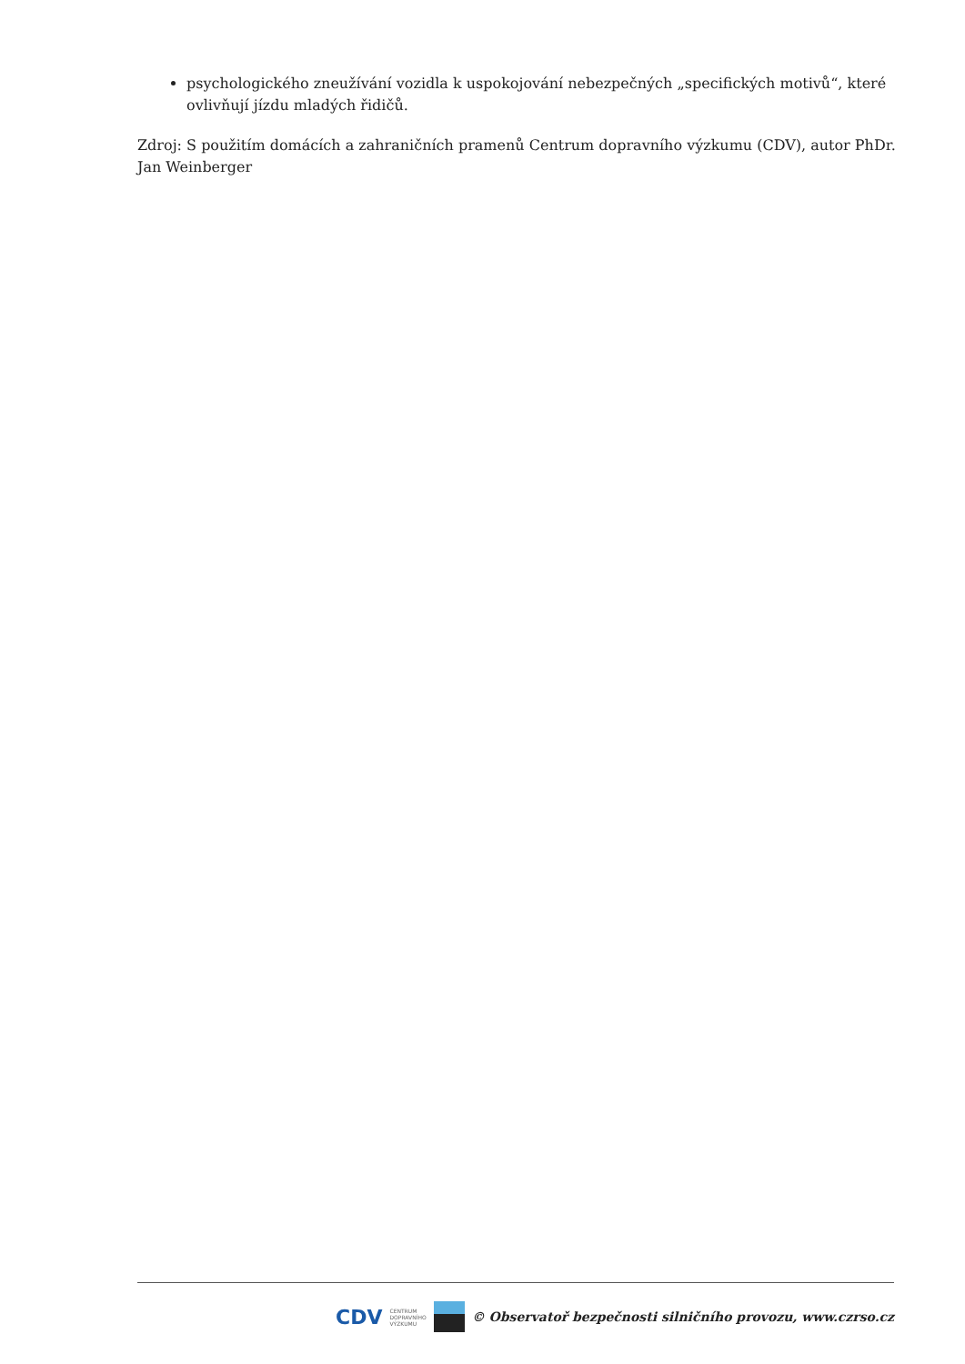psychologického zneužívání vozidla k uspokojování nebezpečných „specifických motivů“, které ovlivňují jízdu mladých řidičů.
Zdroj: S použitím domácích a zahraničních pramenů Centrum dopravního výzkumu (CDV), autor PhDr. Jan Weinberger
CDV CENTRUM
DOPRAVNÍHO
VÝZKUMU
© Observatoř bezpečnosti silničního provozu, www.czrso.cz